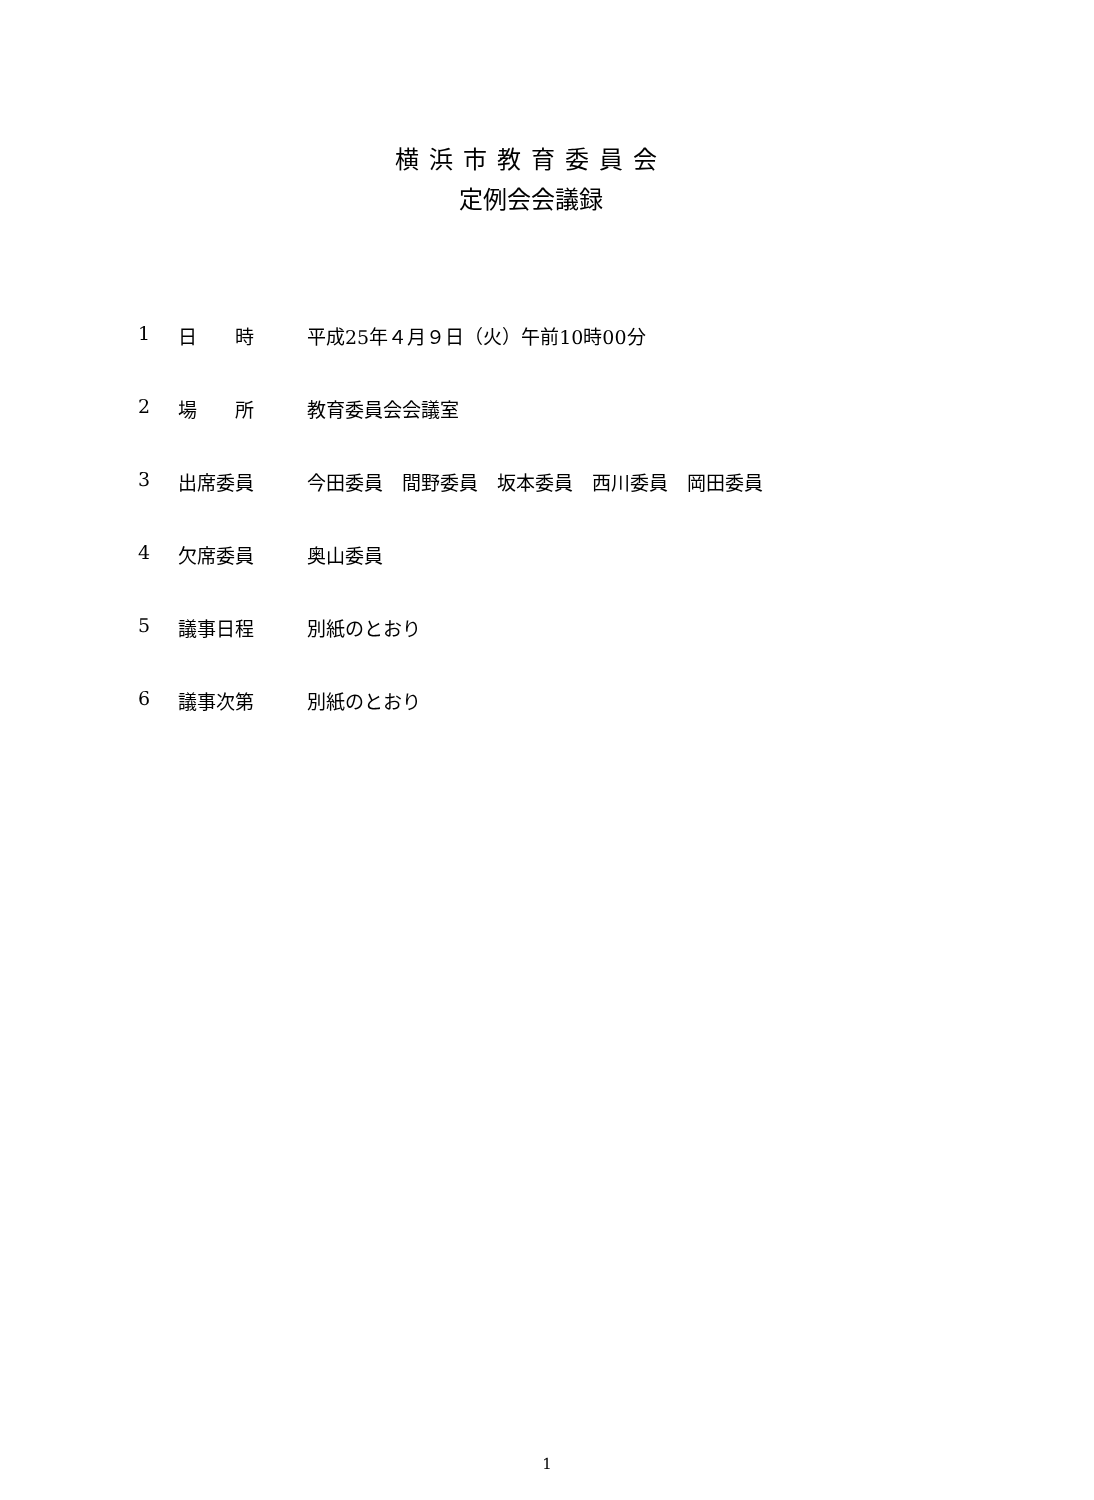横浜市教育委員会
定例会会議録
1 日　　時 平成25年４月９日（火）午前10時00分
2 場　　所 教育委員会会議室
3 出席委員 今田委員　間野委員　坂本委員　西川委員　岡田委員
4 欠席委員 奥山委員
5 議事日程 別紙のとおり
6 議事次第 別紙のとおり
1